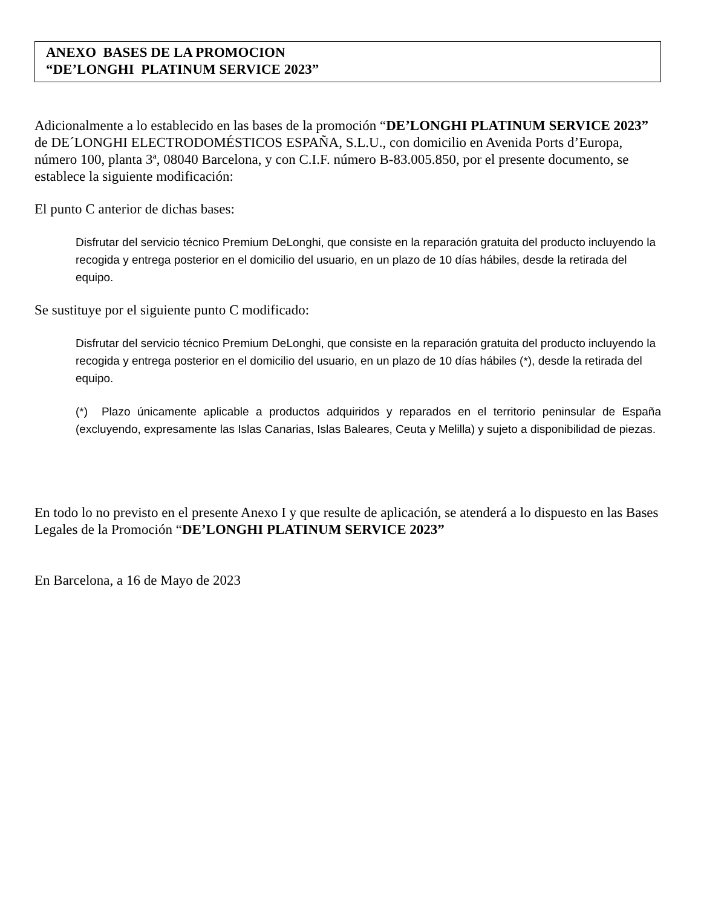ANEXO BASES DE LA PROMOCION
“DE’LONGHI PLATINUM SERVICE 2023”
Adicionalmente a lo establecido en las bases de la promoción “DE’LONGHI PLATINUM SERVICE 2023” de DE´LONGHI ELECTRODOMÉSTICOS ESPAÑA, S.L.U., con domicilio en Avenida Ports d’Europa, número 100, planta 3ª, 08040 Barcelona, y con C.I.F. número B-83.005.850, por el presente documento, se establece la siguiente modificación:
El punto C anterior de dichas bases:
Disfrutar del servicio técnico Premium DeLonghi, que consiste en la reparación gratuita del producto incluyendo la recogida y entrega posterior en el domicilio del usuario, en un plazo de 10 días hábiles, desde la retirada del equipo.
Se sustituye por el siguiente punto C modificado:
Disfrutar del servicio técnico Premium DeLonghi, que consiste en la reparación gratuita del producto incluyendo la recogida y entrega posterior en el domicilio del usuario, en un plazo de 10 días hábiles (*), desde la retirada del equipo.
(*) Plazo únicamente aplicable a productos adquiridos y reparados en el territorio peninsular de España (excluyendo, expresamente las Islas Canarias, Islas Baleares, Ceuta y Melilla) y sujeto a disponibilidad de piezas.
En todo lo no previsto en el presente Anexo I y que resulte de aplicación, se atenderá a lo dispuesto en las Bases Legales de la Promoción “DE’LONGHI PLATINUM SERVICE 2023”
En Barcelona, a 16 de Mayo de 2023